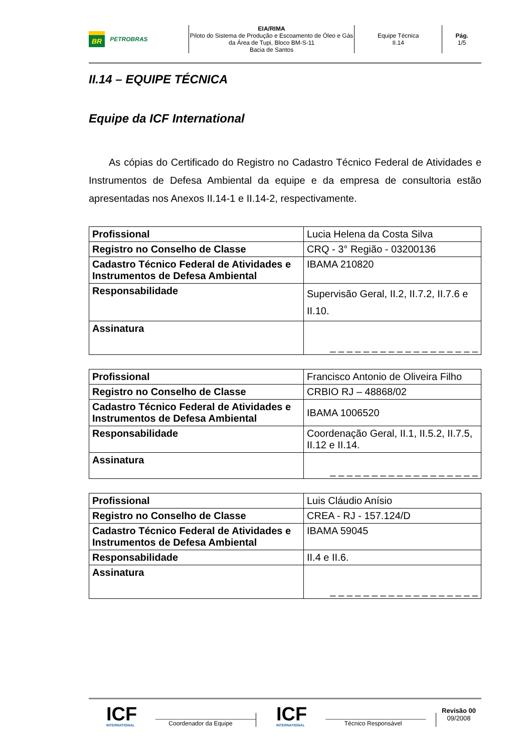BR PETROBRAS EIA/RIMA
Piloto do Sistema de Produção e Escoamento de Óleo e Gás da Área de Tupi, Bloco BM-S-11
Bacia de Santos
Equipe Técnica
II.14
Pág.
1/5
II.14 – EQUIPE TÉCNICA
Equipe da ICF International
As cópias do Certificado do Registro no Cadastro Técnico Federal de Atividades e Instrumentos de Defesa Ambiental da equipe e da empresa de consultoria estão apresentadas nos Anexos II.14-1 e II.14-2, respectivamente.
| Profissional | Lucia Helena da Costa Silva |
| Registro no Conselho de Classe | CRQ - 3° Região - 03200136 |
| Cadastro Técnico Federal de Atividades e Instrumentos de Defesa Ambiental | IBAMA 210820 |
| Responsabilidade | Supervisão Geral, II.2, II.7.2, II.7.6 e II.10. |
| Assinatura | _ _ _ _ _ _ _ _ _ _ _ _ _ _ _ _ _ _ |
| Profissional | Francisco Antonio de Oliveira Filho |
| Registro no Conselho de Classe | CRBIO RJ – 48868/02 |
| Cadastro Técnico Federal de Atividades e Instrumentos de Defesa Ambiental | IBAMA 1006520 |
| Responsabilidade | Coordenação Geral, II.1, II.5.2, II.7.5, II.12 e II.14. |
| Assinatura | _ _ _ _ _ _ _ _ _ _ _ _ _ _ _ _ _ _ |
| Profissional | Luis Cláudio Anísio |
| Registro no Conselho de Classe | CREA - RJ - 157.124/D |
| Cadastro Técnico Federal de Atividades e Instrumentos de Defesa Ambiental | IBAMA 59045 |
| Responsabilidade | II.4 e II.6. |
| Assinatura | _ _ _ _ _ _ _ _ _ _ _ _ _ _ _ _ _ _ |
ICF
INTERNATIONAL
______________________________
Coordenador da Equipe
ICF
INTERNATIONAL
______________________________
Técnico Responsável
Revisão 00
09/2008